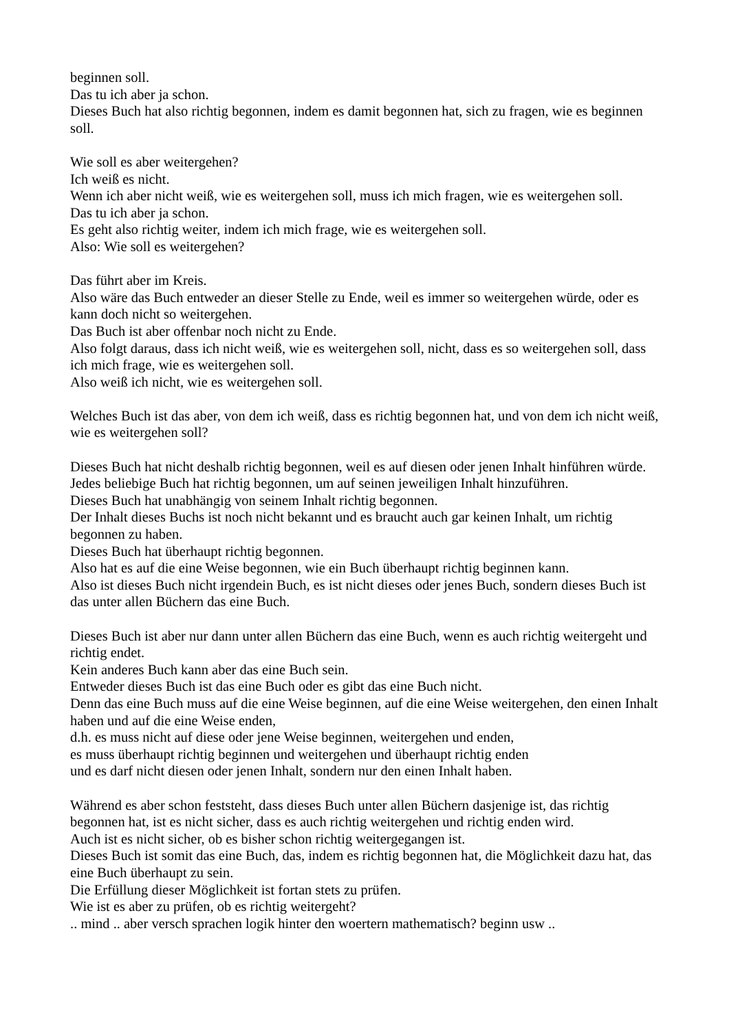beginnen soll.
Das tu ich aber ja schon.
Dieses Buch hat also richtig begonnen, indem es damit begonnen hat, sich zu fragen, wie es beginnen soll.
Wie soll es aber weitergehen?
Ich weiß es nicht.
Wenn ich aber nicht weiß, wie es weitergehen soll, muss ich mich fragen, wie es weitergehen soll.
Das tu ich aber ja schon.
Es geht also richtig weiter, indem ich mich frage, wie es weitergehen soll.
Also: Wie soll es weitergehen?
Das führt aber im Kreis.
Also wäre das Buch entweder an dieser Stelle zu Ende, weil es immer so weitergehen würde, oder es kann doch nicht so weitergehen.
Das Buch ist aber offenbar noch nicht zu Ende.
Also folgt daraus, dass ich nicht weiß, wie es weitergehen soll, nicht, dass es so weitergehen soll, dass ich mich frage, wie es weitergehen soll.
Also weiß ich nicht, wie es weitergehen soll.
Welches Buch ist das aber, von dem ich weiß, dass es richtig begonnen hat, und von dem ich nicht weiß, wie es weitergehen soll?
Dieses Buch hat nicht deshalb richtig begonnen, weil es auf diesen oder jenen Inhalt hinführen würde.
Jedes beliebige Buch hat richtig begonnen, um auf seinen jeweiligen Inhalt hinzuführen.
Dieses Buch hat unabhängig von seinem Inhalt richtig begonnen.
Der Inhalt dieses Buchs ist noch nicht bekannt und es braucht auch gar keinen Inhalt, um richtig begonnen zu haben.
Dieses Buch hat überhaupt richtig begonnen.
Also hat es auf die eine Weise begonnen, wie ein Buch überhaupt richtig beginnen kann.
Also ist dieses Buch nicht irgendein Buch, es ist nicht dieses oder jenes Buch, sondern dieses Buch ist das unter allen Büchern das eine Buch.
Dieses Buch ist aber nur dann unter allen Büchern das eine Buch, wenn es auch richtig weitergeht und richtig endet.
Kein anderes Buch kann aber das eine Buch sein.
Entweder dieses Buch ist das eine Buch oder es gibt das eine Buch nicht.
Denn das eine Buch muss auf die eine Weise beginnen, auf die eine Weise weitergehen, den einen Inhalt haben und auf die eine Weise enden,
d.h. es muss nicht auf diese oder jene Weise beginnen, weitergehen und enden,
es muss überhaupt richtig beginnen und weitergehen und überhaupt richtig enden
und es darf nicht diesen oder jenen Inhalt, sondern nur den einen Inhalt haben.
Während es aber schon feststeht, dass dieses Buch unter allen Büchern dasjenige ist, das richtig begonnen hat, ist es nicht sicher, dass es auch richtig weitergehen und richtig enden wird.
Auch ist es nicht sicher, ob es bisher schon richtig weitergegangen ist.
Dieses Buch ist somit das eine Buch, das, indem es richtig begonnen hat, die Möglichkeit dazu hat, das eine Buch überhaupt zu sein.
Die Erfüllung dieser Möglichkeit ist fortan stets zu prüfen.
Wie ist es aber zu prüfen, ob es richtig weitergeht?
.. mind .. aber versch sprachen logik hinter den woertern mathematisch? beginn usw ..